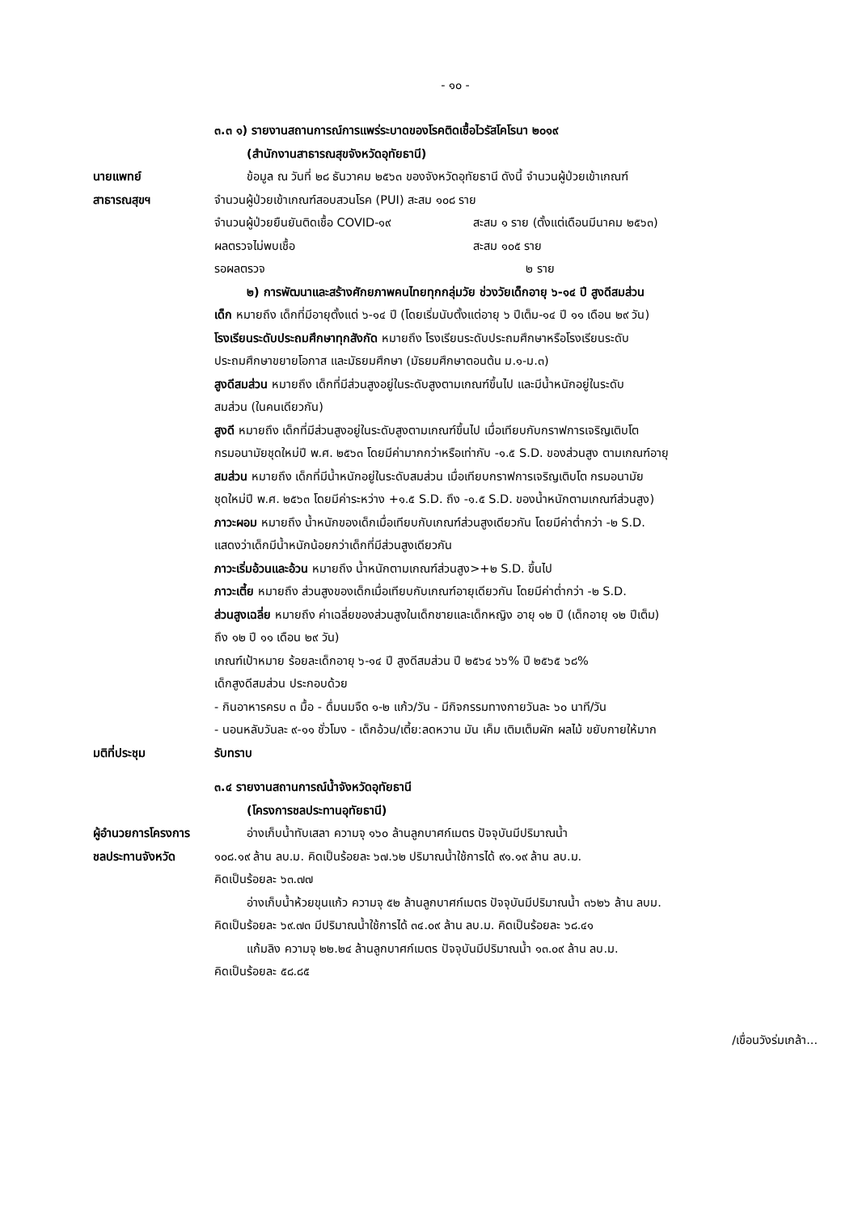- ๑๐ -
๓.๓ ๑) รายงานสถานการณ์การแพร่ระบาดของโรคติดเชื้อไวรัสโคโรนา ๒๐๑๙
(สำนักงานสาธารณสุขจังหวัดอุทัยธานี)
นายแพทย์
สาธารณสุขฯ
ข้อมูล ณ วันที่ ๒๘ ธันวาคม ๒๕๖๓ ของจังหวัดอุทัยธานี ดังนี้ จำนวนผู้ป่วยเข้าเกณฑ์
จำนวนผู้ป่วยเข้าเกณฑ์สอบสวนโรค (PUI) สะสม ๑๐๘ ราย
จำนวนผู้ป่วยยืนยันติดเชื้อ COVID-๑๙ สะสม ๑ ราย (ตั้งแต่เดือนมีนาคม ๒๕๖๓)
ผลตรวจไม่พบเชื้อ สะสม ๑๐๕ ราย
รอผลตรวจ ๒ ราย
๒) การพัฒนาและสร้างศักยภาพคนไทยทุกกลุ่มวัย ช่วงวัยเด็กอายุ ๖-๑๔ ปี สูงดีสมส่วน
เด็ก หมายถึง เด็กที่มีอายุตั้งแต่ ๖-๑๔ ปี (โดยเริ่มนับตั้งแต่อายุ ๖ ปีเต็ม-๑๔ ปี ๑๑ เดือน ๒๙ วัน)
โรงเรียนระดับประถมศึกษาทุกสังกัด หมายถึง โรงเรียนระดับประถมศึกษาหรือโรงเรียนระดับ
ประถมศึกษาขยายโอกาส และมัธยมศึกษา (มัธยมศึกษาตอนต้น ม.๑-ม.๓)
สูงดีสมส่วน หมายถึง เด็กที่มีส่วนสูงอยู่ในระดับสูงตามเกณฑ์ขึ้นไป และมีน้ำหนักอยู่ในระดับ
สมส่วน (ในคนเดียวกัน)
สูงดี หมายถึง เด็กที่มีส่วนสูงอยู่ในระดับสูงตามเกณฑ์ขึ้นไป เมื่อเทียบกับกราฟการเจริญเติบโต
กรมอนามัยชุดใหม่ปี พ.ศ. ๒๕๖๓ โดยมีค่ามากกว่าหรือเท่ากับ -๑.๕ S.D. ของส่วนสูง ตามเกณฑ์อายุ
สมส่วน หมายถึง เด็กที่มีน้ำหนักอยู่ในระดับสมส่วน เมื่อเทียบกราฟการเจริญเติบโต กรมอนามัย
ชุดใหม่ปี พ.ศ. ๒๕๖๓ โดยมีค่าระหว่าง +๑.๕ S.D. ถึง -๑.๕ S.D. ของน้ำหนักตามเกณฑ์ส่วนสูง)
ภาวะผอม หมายถึง น้ำหนักของเด็กเมื่อเทียบกับเกณฑ์ส่วนสูงเดียวกัน โดยมีค่าต่ำกว่า -๒ S.D.
แสดงว่าเด็กมีน้ำหนักน้อยกว่าเด็กที่มีส่วนสูงเดียวกัน
ภาวะเริ่มอ้วนและอ้วน หมายถึง น้ำหนักตามเกณฑ์ส่วนสูง>+๒ S.D. ขึ้นไป
ภาวะเตี้ย หมายถึง ส่วนสูงของเด็กเมื่อเทียบกับเกณฑ์อายุเดียวกัน โดยมีค่าต่ำกว่า -๒ S.D.
ส่วนสูงเฉลี่ย หมายถึง ค่าเฉลี่ยของส่วนสูงในเด็กชายและเด็กหญิง อายุ ๑๒ ปี (เด็กอายุ ๑๒ ปีเต็ม)
ถึง ๑๒ ปี ๑๑ เดือน ๒๙ วัน)
เกณฑ์เป้าหมาย ร้อยละเด็กอายุ ๖-๑๔ ปี สูงดีสมส่วน ปี ๒๕๖๔ ๖๖% ปี ๒๕๖๕ ๖๘%
เด็กสูงดีสมส่วน ประกอบด้วย
- กินอาหารครบ ๓ มื้อ - ดื่มนมจืด ๑-๒ แก้ว/วัน - มีกิจกรรมทางกายวันละ ๖๐ นาที/วัน
- นอนหลับวันละ ๙-๑๑ ชั่วโมง - เด็กอ้วน/เตี้ย:ลดหวาน มัน เค็ม เติมเต็มผัก ผลไม้ ขยับกายให้มาก
มติที่ประชุม รับทราบ
๓.๔ รายงานสถานการณ์น้ำจังหวัดอุทัยธานี
(โครงการชลประทานอุทัยธานี)
ผู้อำนวยการโครงการ
ชลประทานจังหวัด
อ่างเก็บน้ำทับเสลา ความจุ ๑๖๐ ล้านลูกบาศก์เมตร ปัจจุบันมีปริมาณน้ำ
๑๐๘.๑๙ ล้าน ลบ.ม. คิดเป็นร้อยละ ๖๗.๖๒ ปริมาณน้ำใช้การได้ ๙๑.๑๙ ล้าน ลบ.ม.
คิดเป็นร้อยละ ๖๓.๗๗
อ่างเก็บน้ำห้วยขุนแก้ว ความจุ ๕๒ ล้านลูกบาศก์เมตร ปัจจุบันมีปริมาณน้ำ ๓๖๒๖ ล้าน ลบม.
คิดเป็นร้อยละ ๖๙.๗๓ มีปริมาณน้ำใช้การได้ ๓๔.๐๙ ล้าน ลบ.ม. คิดเป็นร้อยละ ๖๘.๔๑
แก้มลิง ความจุ ๒๒.๒๔ ล้านลูกบาศก์เมตร ปัจจุบันมีปริมาณน้ำ ๑๓.๐๙ ล้าน ลบ.ม.
คิดเป็นร้อยละ ๕๘.๘๕
/เขื่อนวังร่มเกล้า...